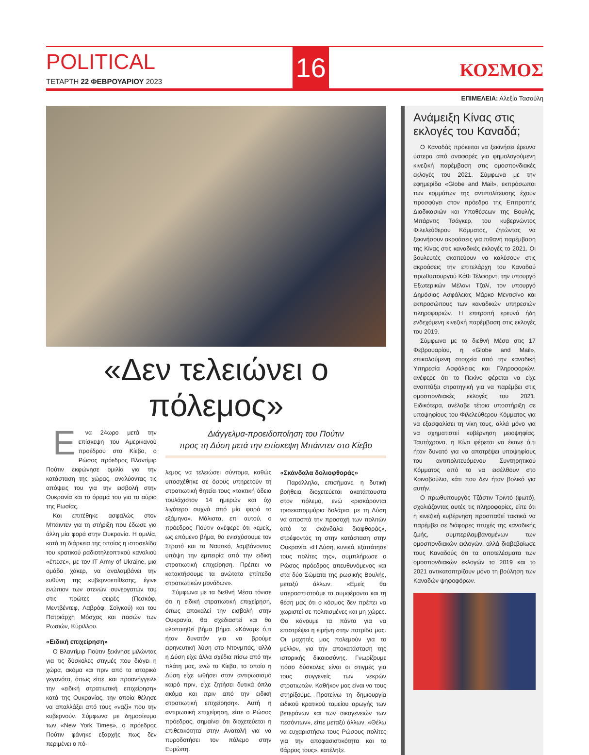POLITICAL
ΤΕΤΑΡΤΗ 22 ΦΕΒΡΟΥΑΡΙΟΥ 2023
16
ΚΟΣΜΟΣ
ΕΠΙΜΕΛΕΙΑ: Αλεξία Τασούλη
«Δεν τελειώνει ο πόλεμος»
Ενα 24ωρο μετά την επίσκεψη του Αμερικανού προέδρου στο Κίεβο, ο Ρώσος πρόεδρος Βλαντίμιρ Πούτιν εκφώνησε ομιλία για την κατάσταση της χώρας, αναλύοντας τις απόψεις του για την εισβολή στην Ουκρανία και το όραμά του για το αύριο της Ρωσίας.
Και επιτέθηκε ασφαλώς στον Μπάιντεν για τη στήριξη που έδωσε για άλλη μία φορά στην Ουκρανία. Η ομιλία, κατά τη διάρκεια της οποίας η ιστοσελίδα του κρατικού ραδιοτηλεοπτικού καναλιού «έπεσε», με τον IT Army of Ukraine, μια ομάδα χάκερ, να αναλαμβάνει την ευθύνη της κυβερνοεπίθεσης, έγινε ενώπιον των στενών συνεργατών του στις πρώτες σειρές (Πεσκόφ, Μεντβέντεφ, Λαβρόφ, Σοϊγκού) και του Πατριάρχη Μόσχας και πασών των Ρωσιών, Κύριλλου.
«Ειδική επιχείρηση»
Ο Βλαντίμιρ Πούτιν ξεκίνησε μιλώντας για τις δύσκολες στιγμές που διάγει η χώρα, ακόμα και πριν από τα ιστορικά γεγονότα, όπως είπε, και προανήγγειλε την «ειδική στρατιωτική επιχείρηση» κατά της Ουκρανίας, την οποία θέλησε να απαλλάξει από τους «ναζί» που την κυβερνούν. Σύμφωνα με δημοσίευμα των «New York Times», ο πρόεδρος Πούτιν φάνηκε εξαρχής πως δεν περιμένει ο πό-
Διάγγελμα-προειδοποίηση του Πούτιν
προς τη Δύση μετά την επίσκεψη Μπάιντεν στο Κίεβο
λεμος να τελειώσει σύντομα, καθώς υποσχέθηκε σε όσους υπηρετούν τη στρατιωτική θητεία τους «τακτική άδεια τουλάχιστον 14 ημερών και όχι λιγότερο συχνά από μία φορά το εξάμηνο». Μάλιστα, επ' αυτού, ο πρόεδρος Πούτιν ανέφερε ότι «εμείς, ως επόμενο βήμα, θα ενισχύσουμε τον Στρατό και το Ναυτικό, λαμβάνοντας υπόψη την εμπειρία από την ειδική στρατιωτική επιχείρηση. Πρέπει να κατακτήσουμε τα ανώτατα επίπεδα στρατιωτικών μονάδων».
Σύμφωνα με τα διεθνή Μέσα τόνισε ότι η ειδική στρατιωτική επιχείρηση, όπως αποκαλεί την εισβολή στην Ουκρανία, θα σχεδιαστεί και θα υλοποιηθεί βήμα βήμα. «Κάναμε ό,τι ήταν δυνατόν για να βρούμε ειρηνευτική λύση στο Ντονμπάς, αλλά η Δύση είχε άλλα σχέδια πίσω από την πλάτη μας, ενώ το Κίεβο, το οποίο η Δύση είχε ωθήσει στον αντιρωσισμό καιρό πριν, είχε ζητήσει δυτικά όπλα ακόμα και πριν από την ειδική στρατιωτική επιχείρηση». Αυτή η αντιρωσική επιχείρηση, είπε ο Ρώσος πρόεδρος, σημαίνει ότι διοχετεύεται η επιθετικότητα στην Ανατολή για να πυροδοτήσει τον πόλεμο στην Ευρώπη.
«Σκάνδαλα δολιοφθοράς»
Παράλληλα, επισήμανε, η δυτική βοήθεια διοχετεύεται ακατάπαυστα στον πόλεμο, ενώ «ρισκάρονται τρισεκατομμύρια δολάρια, με τη Δύση να αποσπά την προσοχή των πολιτών από τα σκάνδαλα διαφθοράς», στρέφοντάς τη στην κατάσταση στην Ουκρανία. «Η Δύση, κυνικά, εξαπάτησε τους πολίτες της», συμπλήρωσε ο Ρώσος πρόεδρος απευθυνόμενος και στα δύο Σώματα της ρωσικής Βουλής, μεταξύ άλλων. «Εμείς θα υπερασπιστούμε τα συμφέροντα και τη θέση μας ότι ο κόσμος δεν πρέπει να χωριστεί σε πολιτισμένες και μη χώρες. Θα κάνουμε τα πάντα για να επιστρέψει η ειρήνη στην πατρίδα μας. Οι μαχητές μας πολεμούν για το μέλλον, για την αποκατάσταση της ιστορικής δικαιοσύνης. Γνωρίζουμε πόσο δύσκολες είναι οι στιγμές για τους συγγενείς των νεκρών στρατιωτών. Καθήκον μας είναι να τους στηρίξουμε. Προτείνω τη δημιουργία ειδικού κρατικού ταμείου αρωγής των βετεράνων και των οικογενειών των πεσόντων», είπε μεταξύ άλλων. «Θέλω να ευχαριστήσω τους Ρώσους πολίτες για την αποφασιστικότητα και το θάρρος τους», κατέληξε.
Ανάμειξη Κίνας στις εκλογές του Καναδά;
Ο Καναδάς πρόκειται να ξεκινήσει έρευνα ύστερα από αναφορές για φημολογούμενη κινεζική παρέμβαση στις ομοσπονδιακές εκλογές του 2021. Σύμφωνα με την εφημερίδα «Globe and Mail», εκπρόσωποι των κομμάτων της αντιπολίτευσης έχουν προσφύγει στον πρόεδρο της Επιτροπής Διαδικασιών και Υποθέσεων της Βουλής, Μπάρντις Τσάγκερ, του κυβερνώντος Φιλελεύθερου Κόμματος, ζητώντας να ξεκινήσουν ακροάσεις για πιθανή παρέμβαση της Κίνας στις καναδικές εκλογές το 2021. Οι βουλευτές σκοπεύουν να καλέσουν στις ακροάσεις την επιτελάρχη του Καναδού πρωθυπουργού Κάθι Τέλφορντ, την υπουργό Εξωτερικών Μέλανι Τζολί, τον υπουργό Δημόσιας Ασφάλειας Μάρκο Μεντισίνο και εκπροσώπους των καναδικών υπηρεσιών πληροφοριών. Η επιτροπή ερευνά ήδη ενδεχόμενη κινεζική παρέμβαση στις εκλογές του 2019.
Σύμφωνα με τα διεθνή Μέσα στις 17 Φεβρουαρίου, η «Globe and Mail», επικαλούμενη στοιχεία από την καναδική Υπηρεσία Ασφάλειας και Πληροφοριών, ανέφερε ότι το Πεκίνο φέρεται να είχε αναπτύξει στρατηγική για να παρέμβει στις ομοσπονδιακές εκλογές του 2021. Ειδικότερα, ανέλαβε τέτοια υποστήριξη σε υποψηφίους του Φιλελεύθερου Κόμματος για να εξασφαλίσει τη νίκη τους, αλλά μόνο για να σχηματιστεί κυβέρνηση μειοψηφίας. Ταυτόχρονα, η Κίνα φέρεται να έκανε ό,τι ήταν δυνατό για να αποτρέψει υποψηφίους του αντιπολιτευόμενου Συντηρητικού Κόμματος από το να εισέλθουν στο Κοινοβούλιο, κάτι που δεν ήταν βολικό για αυτήν.
Ο πρωθυπουργός Τζάστιν Τριντό (φωτό), σχολιάζοντας αυτές τις πληροφορίες, είπε ότι η κινεζική κυβέρνηση προσπαθεί τακτικά να παρέμβει σε διάφορες πτυχές της καναδικής ζωής, συμπεριλαμβανομένων των ομοσπονδιακών εκλογών, αλλά διαβεβαίωσε τους Καναδούς ότι τα αποτελέσματα των ομοσπονδιακών εκλογών το 2019 και το 2021 αντικατοπτρίζουν μόνο τη βούληση των Καναδών ψηφοφόρων.